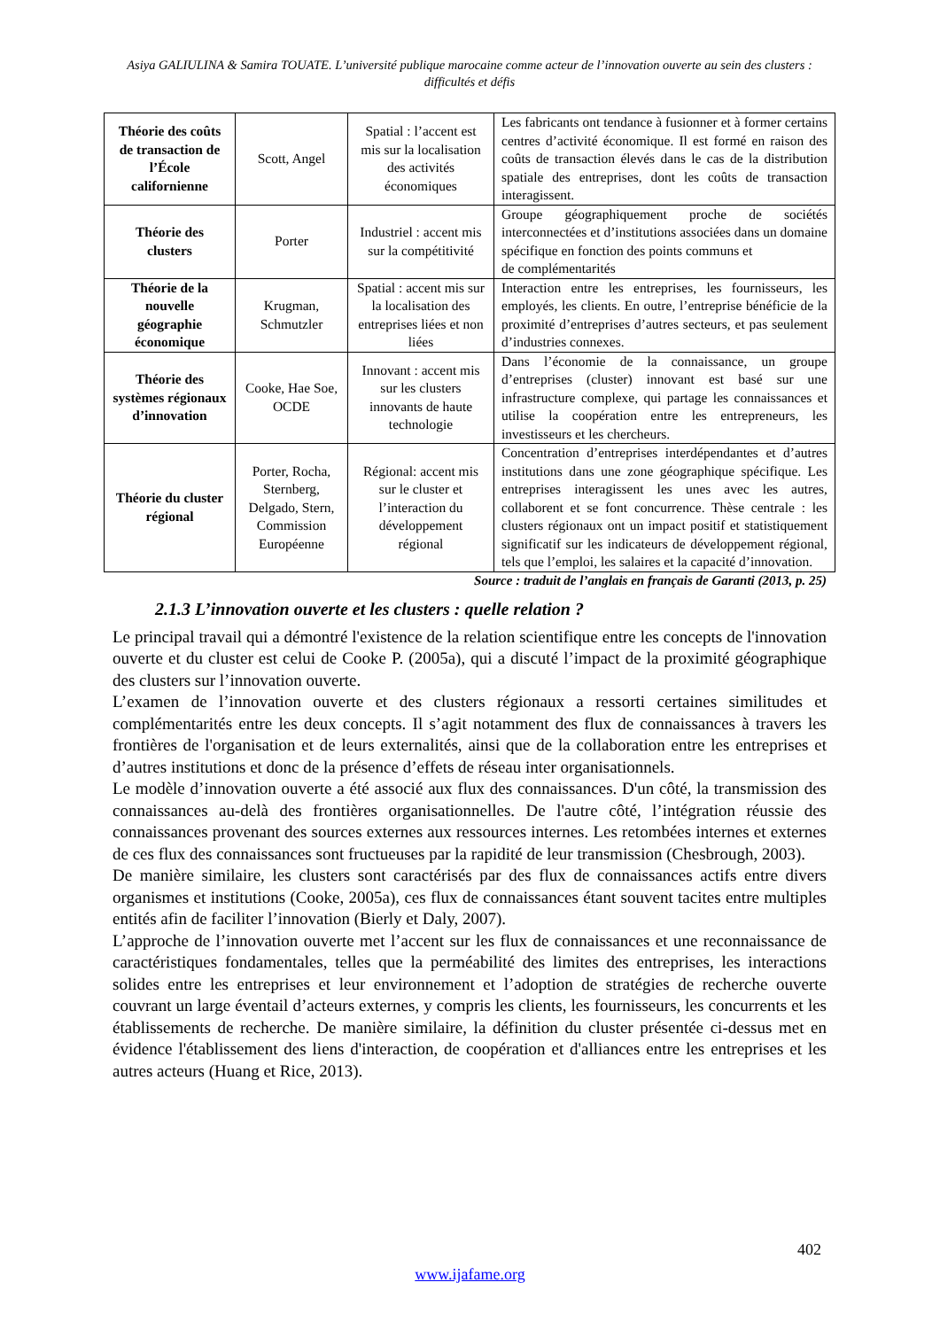Asiya GALIULINA & Samira TOUATE. L’université publique marocaine comme acteur de l’innovation ouverte au sein des clusters : difficultés et défis
| Théorie des coûts de transaction de l’École californienne | Scott, Angel | Spatial : l’accent est mis sur la localisation des activités économiques | Les fabricants ont tendance à fusionner et à former certains centres d’activité économique. Il est formé en raison des coûts de transaction élevés dans le cas de la distribution spatiale des entreprises, dont les coûts de transaction interagissent. |
| Théorie des clusters | Porter | Industriel : accent mis sur la compétitivité | Groupe géographiquement proche de sociétés interconnectées et d’institutions associées dans un domaine spécifique en fonction des points communs et de complémentarités |
| Théorie de la nouvelle géographie économique | Krugman, Schmutzler | Spatial : accent mis sur la localisation des entreprises liées et non liées | Interaction entre les entreprises, les fournisseurs, les employés, les clients. En outre, l’entreprise bénéficie de la proximité d’entreprises d’autres secteurs, et pas seulement d’industries connexes. |
| Théorie des systèmes régionaux d’innovation | Cooke, Hae Soe, OCDE | Innovant : accent mis sur les clusters innovants de haute technologie | Dans l’économie de la connaissance, un groupe d’entreprises (cluster) innovant est basé sur une infrastructure complexe, qui partage les connaissances et utilise la coopération entre les entrepreneurs, les investisseurs et les chercheurs. |
| Théorie du cluster régional | Porter, Rocha, Sternberg, Delgado, Stern, Commission Européenne | Régional: accent mis sur le cluster et l’interaction du développement régional | Concentration d’entreprises interdépendantes et d’autres institutions dans une zone géographique spécifique. Les entreprises interagissent les unes avec les autres, collaborent et se font concurrence. Thèse centrale : les clusters régionaux ont un impact positif et statistiquement significatif sur les indicateurs de développement régional, tels que l’emploi, les salaires et la capacité d’innovation. |
Source : traduit de l’anglais en français de Garanti (2013, p. 25)
2.1.3 L’innovation ouverte et les clusters : quelle relation ?
Le principal travail qui a démontré l'existence de la relation scientifique entre les concepts de l'innovation ouverte et du cluster est celui de Cooke P. (2005a), qui a discuté l’impact de la proximité géographique des clusters sur l’innovation ouverte.
L’examen de l’innovation ouverte et des clusters régionaux a ressorti certaines similitudes et complémentarités entre les deux concepts. Il s’agit notamment des flux de connaissances à travers les frontières de l'organisation et de leurs externalités, ainsi que de la collaboration entre les entreprises et d’autres institutions et donc de la présence d’effets de réseau inter organisationnels.
Le modèle d’innovation ouverte a été associé aux flux des connaissances. D'un côté, la transmission des connaissances au-delà des frontières organisationnelles. De l'autre côté, l’intégration réussie des connaissances provenant des sources externes aux ressources internes. Les retombées internes et externes de ces flux des connaissances sont fructueuses par la rapidité de leur transmission (Chesbrough, 2003).
De manière similaire, les clusters sont caractérisés par des flux de connaissances actifs entre divers organismes et institutions (Cooke, 2005a), ces flux de connaissances étant souvent tacites entre multiples entités afin de faciliter l’innovation (Bierly et Daly, 2007).
L’approche de l’innovation ouverte met l’accent sur les flux de connaissances et une reconnaissance de caractéristiques fondamentales, telles que la perméabilité des limites des entreprises, les interactions solides entre les entreprises et leur environnement et l’adoption de stratégies de recherche ouverte couvrant un large éventail d’acteurs externes, y compris les clients, les fournisseurs, les concurrents et les établissements de recherche. De manière similaire, la définition du cluster présentée ci-dessus met en évidence l'établissement des liens d'interaction, de coopération et d'alliances entre les entreprises et les autres acteurs (Huang et Rice, 2013).
402
www.ijafame.org